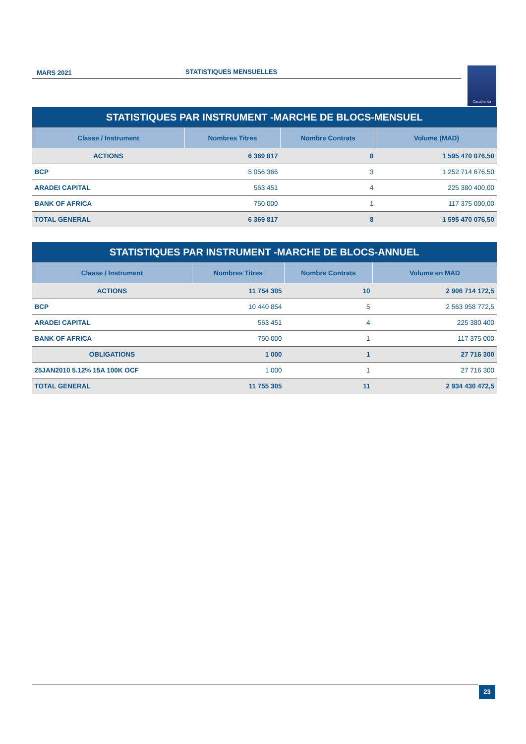MARS 2021 STATISTIQUES MENSUELLES Casablanca
| STATISTIQUES PAR INSTRUMENT -MARCHE DE BLOCS-MENSUEL | | | |
| Classe / Instrument | Nombres Titres | Nombre Contrats | Volume (MAD) |
| ACTIONS | 6 369 817 | 8 | 1 595 470 076,50 |
| BCP | 5 056 366 | 3 | 1 252 714 676,50 |
| ARADEI CAPITAL | 563 451 | 4 | 225 380 400,00 |
| BANK OF AFRICA | 750 000 | 1 | 117 375 000,00 |
| TOTAL GENERAL | 6 369 817 | 8 | 1 595 470 076,50 |
| STATISTIQUES PAR INSTRUMENT -MARCHE DE BLOCS-ANNUEL | | | |
| Classe / Instrument | Nombres Titres | Nombre Contrats | Volume en MAD |
| ACTIONS | 11 754 305 | 10 | 2 906 714 172,5 |
| BCP | 10 440 854 | 5 | 2 563 958 772,5 |
| ARADEI CAPITAL | 563 451 | 4 | 225 380 400 |
| BANK OF AFRICA | 750 000 | 1 | 117 375 000 |
| OBLIGATIONS | 1 000 | 1 | 27 716 300 |
| 25JAN2010 5.12% 15A 100K OCF | 1 000 | 1 | 27 716 300 |
| TOTAL GENERAL | 11 755 305 | 11 | 2 934 430 472,5 |
23